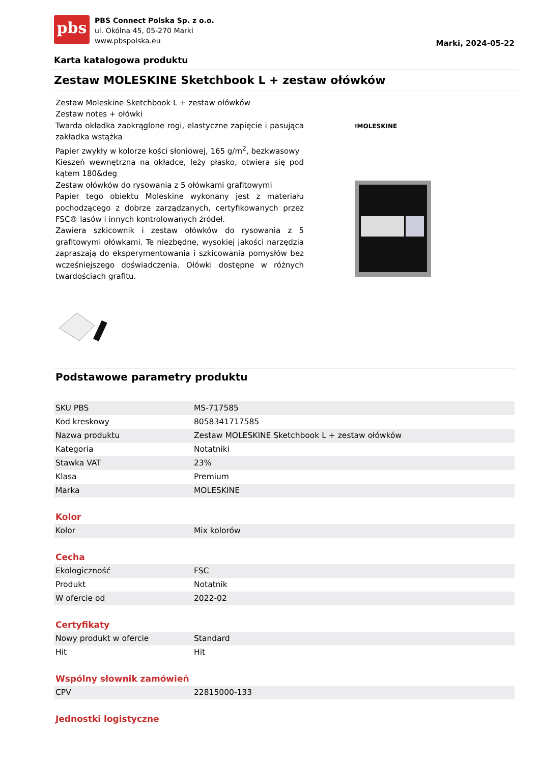pbs
PBS Connect Polska Sp. z o.o.
ul. Okólna 45, 05-270 Marki
www.pbspolska.eu
Marki, 2024-05-22
Karta katalogowa produktu
Zestaw MOLESKINE Sketchbook L + zestaw ołówków
Zestaw Moleskine Sketchbook L + zestaw ołówków
Zestaw notes + ołówki
Twarda okładka zaokrąglone rogi, elastyczne zapięcie i pasująca zakładka wstążka
Papier zwykły w kolorze kości słoniowej, 165 g/m<sup>2</sup>, bezkwasowy
Kieszeń wewnętrzna na okładce, leży płasko, otwiera się pod kątem 180&deg
Zestaw ołówków do rysowania z 5 ołówkami grafitowymi
Papier tego obiektu Moleskine wykonany jest z materiału pochodzącego z dobrze zarządzanych, certyfikowanych przez FSC® lasów i innych kontrolowanych źródeł.
Zawiera szkicownik i zestaw ołówków do rysowania z 5 grafitowymi ołówkami. Te niezbędne, wysokiej jakości narzędzia zapraszają do eksperymentowania i szkicowania pomysłów bez wcześniejszego doświadczenia. Ołówki dostępne w różnych twardościach grafitu.
⁞MOLESKINE
Podstawowe parametry produktu
| SKU PBS | MS-717585 |
| Kod kreskowy | 8058341717585 |
| Nazwa produktu | Zestaw MOLESKINE Sketchbook L + zestaw ołówków |
| Kategoria | Notatniki |
| Stawka VAT | 23% |
| Klasa | Premium |
| Marka | MOLESKINE |
Kolor
| Kolor | Mix kolorów |
Cecha
| Ekologiczność | FSC |
| Produkt | Notatnik |
| W ofercie od | 2022-02 |
Certyfikaty
| Nowy produkt w ofercie | Standard |
| Hit | Hit |
Wspólny słownik zamówień
| CPV | 22815000-133 |
Jednostki logistyczne